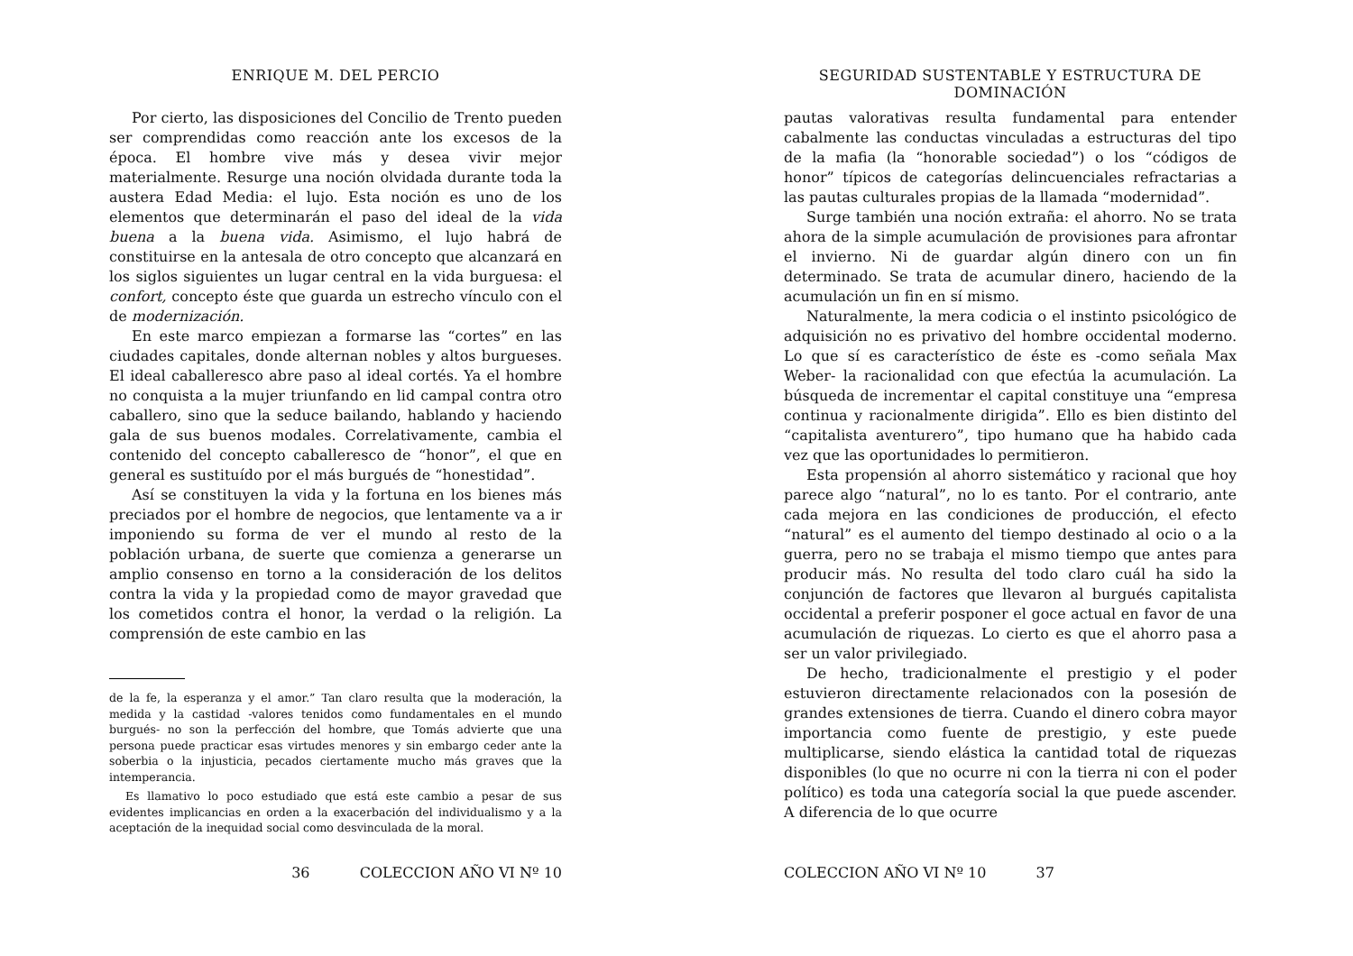ENRIQUE M. DEL PERCIO
Por cierto, las disposiciones del Concilio de Trento pueden ser comprendidas como reacción ante los excesos de la época. El hombre vive más y desea vivir mejor materialmente. Resurge una noción olvidada durante toda la austera Edad Media: el lujo. Esta noción es uno de los elementos que determinarán el paso del ideal de la vida buena a la buena vida. Asimismo, el lujo habrá de constituirse en la antesala de otro concepto que alcanzará en los siglos siguientes un lugar central en la vida burguesa: el confort, concepto éste que guarda un estrecho vínculo con el de modernización.
En este marco empiezan a formarse las “cortes” en las ciudades capitales, donde alternan nobles y altos burgueses. El ideal caballeresco abre paso al ideal cortés. Ya el hombre no conquista a la mujer triunfando en lid campal contra otro caballero, sino que la seduce bailando, hablando y haciendo gala de sus buenos modales. Correlativamente, cambia el contenido del concepto caballeresco de “honor”, el que en general es sustituído por el más burgués de “honestidad”.
Así se constituyen la vida y la fortuna en los bienes más preciados por el hombre de negocios, que lentamente va a ir imponiendo su forma de ver el mundo al resto de la población urbana, de suerte que comienza a generarse un amplio consenso en torno a la consideración de los delitos contra la vida y la propiedad como de mayor gravedad que los cometidos contra el honor, la verdad o la religión. La comprensión de este cambio en las
de la fe, la esperanza y el amor.” Tan claro resulta que la moderación, la medida y la castidad -valores tenidos como fundamentales en el mundo burgués- no son la perfección del hombre, que Tomás advierte que una persona puede practicar esas virtudes menores y sin embargo ceder ante la soberbia o la injusticia, pecados ciertamente mucho más graves que la intemperancia.
Es llamativo lo poco estudiado que está este cambio a pesar de sus evidentes implicancias en orden a la exacerbación del individualismo y a la aceptación de la inequidad social como desvinculada de la moral.
36 COLECCION AÑO VI Nº 10
SEGURIDAD SUSTENTABLE Y ESTRUCTURA DE DOMINACIÓN
pautas valorativas resulta fundamental para entender cabalmente las conductas vinculadas a estructuras del tipo de la mafia (la “honorable sociedad”) o los “códigos de honor” típicos de categorías delincuenciales refractarias a las pautas culturales propias de la llamada “modernidad”.
Surge también una noción extraña: el ahorro. No se trata ahora de la simple acumulación de provisiones para afrontar el invierno. Ni de guardar algún dinero con un fin determinado. Se trata de acumular dinero, haciendo de la acumulación un fin en sí mismo.
Naturalmente, la mera codicia o el instinto psicológico de adquisición no es privativo del hombre occidental moderno. Lo que sí es característico de éste es -como señala Max Weber- la racionalidad con que efectúa la acumulación. La búsqueda de incrementar el capital constituye una “empresa continua y racionalmente dirigida”. Ello es bien distinto del “capitalista aventurero”, tipo humano que ha habido cada vez que las oportunidades lo permitieron.
Esta propensión al ahorro sistemático y racional que hoy parece algo “natural”, no lo es tanto. Por el contrario, ante cada mejora en las condiciones de producción, el efecto “natural” es el aumento del tiempo destinado al ocio o a la guerra, pero no se trabaja el mismo tiempo que antes para producir más. No resulta del todo claro cuál ha sido la conjunción de factores que llevaron al burgués capitalista occidental a preferir posponer el goce actual en favor de una acumulación de riquezas. Lo cierto es que el ahorro pasa a ser un valor privilegiado.
De hecho, tradicionalmente el prestigio y el poder estuvieron directamente relacionados con la posesión de grandes extensiones de tierra. Cuando el dinero cobra mayor importancia como fuente de prestigio, y este puede multiplicarse, siendo elástica la cantidad total de riquezas disponibles (lo que no ocurre ni con la tierra ni con el poder político) es toda una categoría social la que puede ascender. A diferencia de lo que ocurre
COLECCION AÑO VI Nº 10 37